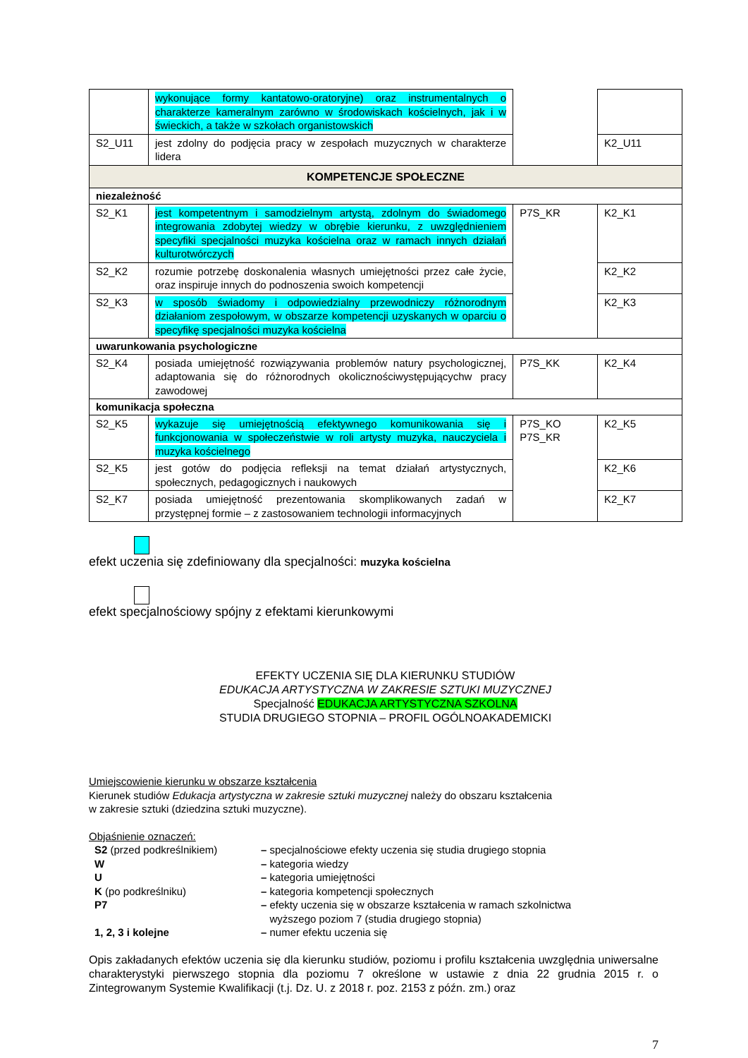| | wykonujące formy kantatowo-oratoryjne) oraz instrumentalnych o charakterze kameralnym zarówno w środowiskach kościelnych, jak i w świeckich, a także w szkołach organistowskich | | |
| S2_U11 | jest zdolny do podjęcia pracy w zespołach muzycznych w charakterze lidera | | K2_U11 |
| KOMPETENCJE SPOŁECZNE | | | |
| niezależność | | | |
| S2_K1 | jest kompetentnym i samodzielnym artystą, zdolnym do świadomego integrowania zdobytej wiedzy w obrębie kierunku, z uwzględnieniem specyfiki specjalności muzyka kościelna oraz w ramach innych działań kulturotwórczych | P7S_KR | K2_K1 |
| S2_K2 | rozumie potrzebę doskonalenia własnych umiejętności przez całe życie, oraz inspiruje innych do podnoszenia swoich kompetencji | | K2_K2 |
| S2_K3 | w sposób świadomy i odpowiedzialny przewodniczy różnorodnym działaniom zespołowym, w obszarze kompetencji uzyskanych w oparciu o specyfikę specjalności muzyka kościelna | | K2_K3 |
| uwarunkowania psychologiczne | | | |
| S2_K4 | posiada umiejętność rozwiązywania problemów natury psychologicznej, adaptowania się do różnorodnych okolicznościwystępującychw pracy zawodowej | P7S_KK | K2_K4 |
| komunikacja społeczna | | | |
| S2_K5 | wykazuje się umiejętnością efektywnego komunikowania się i funkcjonowania w społeczeństwie w roli artysty muzyka, nauczyciela i muzyka kościelnego | P7S_KO P7S_KR | K2_K5 |
| S2_K5 | jest gotów do podjęcia refleksji na temat działań artystycznych, społecznych, pedagogicznych i naukowych | | K2_K6 |
| S2_K7 | posiada umiejętność prezentowania skomplikowanych zadań w przystępnej formie – z zastosowaniem technologii informacyjnych | | K2_K7 |
efekt uczenia się zdefiniowany dla specjalności: muzyka kościelna
efekt specjalnościowy spójny z efektami kierunkowymi
EFEKTY UCZENIA SIĘ DLA KIERUNKU STUDIÓW
EDUKACJA ARTYSTYCZNA W ZAKRESIE SZTUKI MUZYCZNEJ
Specjalność EDUKACJA ARTYSTYCZNA SZKOLNA
STUDIA DRUGIEGO STOPNIA – PROFIL OGÓLNOAKADEMICKI
Umiejscowienie kierunku w obszarze kształcenia
Kierunek studiów Edukacja artystyczna w zakresie sztuki muzycznej należy do obszaru kształcenia
w zakresie sztuki (dziedzina sztuki muzyczne).
Objaśnienie oznaczeń:
| S2 (przed podkreślnikiem) | – specjalnościowe efekty uczenia się studia drugiego stopnia |
| W | – kategoria wiedzy |
| U | – kategoria umiejętności |
| K (po podkreślniku) | – kategoria kompetencji społecznych |
| P7 | – efekty uczenia się w obszarze kształcenia w ramach szkolnictwa wyższego poziom 7 (studia drugiego stopnia) |
| 1, 2, 3 i kolejne | – numer efektu uczenia się |
Opis zakładanych efektów uczenia się dla kierunku studiów, poziomu i profilu kształcenia uwzględnia uniwersalne charakterystyki pierwszego stopnia dla poziomu 7 określone w ustawie z dnia 22 grudnia 2015 r. o Zintegrowanym Systemie Kwalifikacji (t.j. Dz. U. z 2018 r. poz. 2153 z późn. zm.) oraz
7